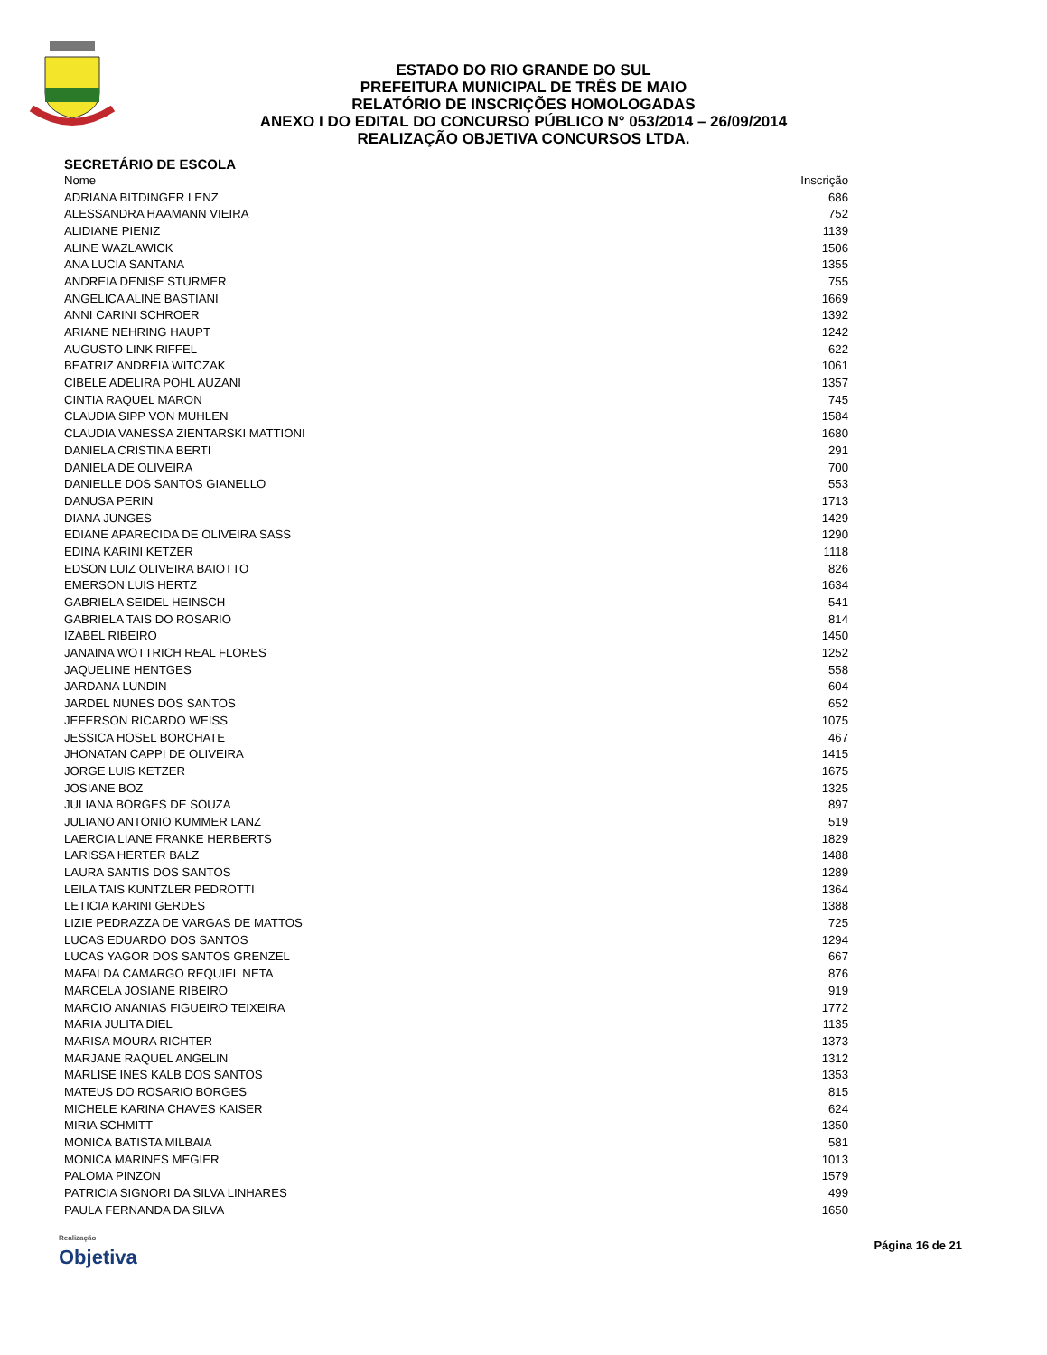ESTADO DO RIO GRANDE DO SUL
PREFEITURA MUNICIPAL DE TRÊS DE MAIO
RELATÓRIO DE INSCRIÇÕES HOMOLOGADAS
ANEXO I DO EDITAL DO CONCURSO PÚBLICO N° 053/2014 – 26/09/2014
REALIZAÇÃO OBJETIVA CONCURSOS LTDA.
SECRETÁRIO DE ESCOLA
| Nome | Inscrição |
| --- | --- |
| ADRIANA BITDINGER LENZ | 686 |
| ALESSANDRA HAAMANN VIEIRA | 752 |
| ALIDIANE PIENIZ | 1139 |
| ALINE WAZLAWICK | 1506 |
| ANA LUCIA SANTANA | 1355 |
| ANDREIA DENISE STURMER | 755 |
| ANGELICA ALINE BASTIANI | 1669 |
| ANNI CARINI SCHROER | 1392 |
| ARIANE NEHRING HAUPT | 1242 |
| AUGUSTO LINK RIFFEL | 622 |
| BEATRIZ ANDREIA WITCZAK | 1061 |
| CIBELE ADELIRA POHL AUZANI | 1357 |
| CINTIA RAQUEL MARON | 745 |
| CLAUDIA SIPP VON MUHLEN | 1584 |
| CLAUDIA VANESSA ZIENTARSKI MATTIONI | 1680 |
| DANIELA CRISTINA BERTI | 291 |
| DANIELA DE OLIVEIRA | 700 |
| DANIELLE DOS SANTOS GIANELLO | 553 |
| DANUSA PERIN | 1713 |
| DIANA JUNGES | 1429 |
| EDIANE APARECIDA DE OLIVEIRA SASS | 1290 |
| EDINA KARINI KETZER | 1118 |
| EDSON LUIZ OLIVEIRA BAIOTTO | 826 |
| EMERSON LUIS HERTZ | 1634 |
| GABRIELA SEIDEL HEINSCH | 541 |
| GABRIELA TAIS DO ROSARIO | 814 |
| IZABEL RIBEIRO | 1450 |
| JANAINA WOTTRICH REAL FLORES | 1252 |
| JAQUELINE HENTGES | 558 |
| JARDANA LUNDIN | 604 |
| JARDEL NUNES DOS SANTOS | 652 |
| JEFERSON RICARDO WEISS | 1075 |
| JESSICA HOSEL BORCHATE | 467 |
| JHONATAN CAPPI DE OLIVEIRA | 1415 |
| JORGE LUIS KETZER | 1675 |
| JOSIANE BOZ | 1325 |
| JULIANA BORGES DE SOUZA | 897 |
| JULIANO ANTONIO KUMMER LANZ | 519 |
| LAERCIA LIANE FRANKE HERBERTS | 1829 |
| LARISSA HERTER BALZ | 1488 |
| LAURA SANTIS DOS SANTOS | 1289 |
| LEILA TAIS KUNTZLER PEDROTTI | 1364 |
| LETICIA KARINI GERDES | 1388 |
| LIZIE PEDRAZZA DE VARGAS DE MATTOS | 725 |
| LUCAS EDUARDO DOS SANTOS | 1294 |
| LUCAS YAGOR DOS SANTOS GRENZEL | 667 |
| MAFALDA CAMARGO REQUIEL NETA | 876 |
| MARCELA JOSIANE RIBEIRO | 919 |
| MARCIO ANANIAS FIGUEIRO TEIXEIRA | 1772 |
| MARIA JULITA DIEL | 1135 |
| MARISA MOURA RICHTER | 1373 |
| MARJANE RAQUEL ANGELIN | 1312 |
| MARLISE INES KALB DOS SANTOS | 1353 |
| MATEUS DO ROSARIO BORGES | 815 |
| MICHELE KARINA CHAVES KAISER | 624 |
| MIRIA SCHMITT | 1350 |
| MONICA BATISTA MILBAIA | 581 |
| MONICA MARINES MEGIER | 1013 |
| PALOMA PINZON | 1579 |
| PATRICIA SIGNORI DA SILVA LINHARES | 499 |
| PAULA FERNANDA DA SILVA | 1650 |
Realização
Objetiva
Página 16 de 21